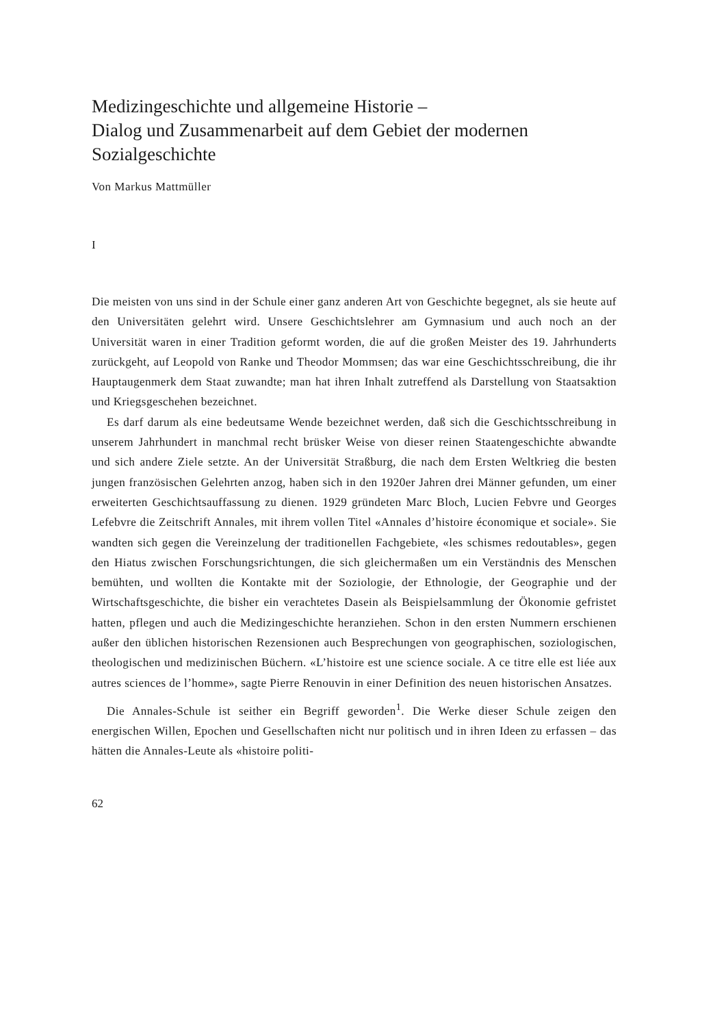Medizingeschichte und allgemeine Historie –
Dialog und Zusammenarbeit auf dem Gebiet der modernen Sozialgeschichte
Von Markus Mattmüller
I
Die meisten von uns sind in der Schule einer ganz anderen Art von Geschichte begegnet, als sie heute auf den Universitäten gelehrt wird. Unsere Geschichtslehrer am Gymnasium und auch noch an der Universität waren in einer Tradition geformt worden, die auf die großen Meister des 19. Jahrhunderts zurückgeht, auf Leopold von Ranke und Theodor Mommsen; das war eine Geschichtsschreibung, die ihr Hauptaugenmerk dem Staat zuwandte; man hat ihren Inhalt zutreffend als Darstellung von Staatsaktion und Kriegsgeschehen bezeichnet.
Es darf darum als eine bedeutsame Wende bezeichnet werden, daß sich die Geschichtsschreibung in unserem Jahrhundert in manchmal recht brüsker Weise von dieser reinen Staatengeschichte abwandte und sich andere Ziele setzte. An der Universität Straßburg, die nach dem Ersten Weltkrieg die besten jungen französischen Gelehrten anzog, haben sich in den 1920er Jahren drei Männer gefunden, um einer erweiterten Geschichtsauffassung zu dienen. 1929 gründeten Marc Bloch, Lucien Febvre und Georges Lefebvre die Zeitschrift Annales, mit ihrem vollen Titel «Annales d’histoire économique et sociale». Sie wandten sich gegen die Vereinzelung der traditionellen Fachgebiete, «les schismes redoutables», gegen den Hiatus zwischen Forschungsrichtungen, die sich gleichermaßen um ein Verständnis des Menschen bemühten, und wollten die Kontakte mit der Soziologie, der Ethnologie, der Geographie und der Wirtschaftsgeschichte, die bisher ein verachtetes Dasein als Beispielsammlung der Ökonomie gefristet hatten, pflegen und auch die Medizingeschichte heranziehen. Schon in den ersten Nummern erschienen außer den üblichen historischen Rezensionen auch Besprechungen von geographischen, soziologischen, theologischen und medizinischen Büchern. «L’histoire est une science sociale. A ce titre elle est liée aux autres sciences de l’homme», sagte Pierre Renouvin in einer Definition des neuen historischen Ansatzes.
Die Annales-Schule ist seither ein Begriff geworden<sup>1</sup>. Die Werke dieser Schule zeigen den energischen Willen, Epochen und Gesellschaften nicht nur politisch und in ihren Ideen zu erfassen – das hätten die Annales-Leute als «histoire politi-
62